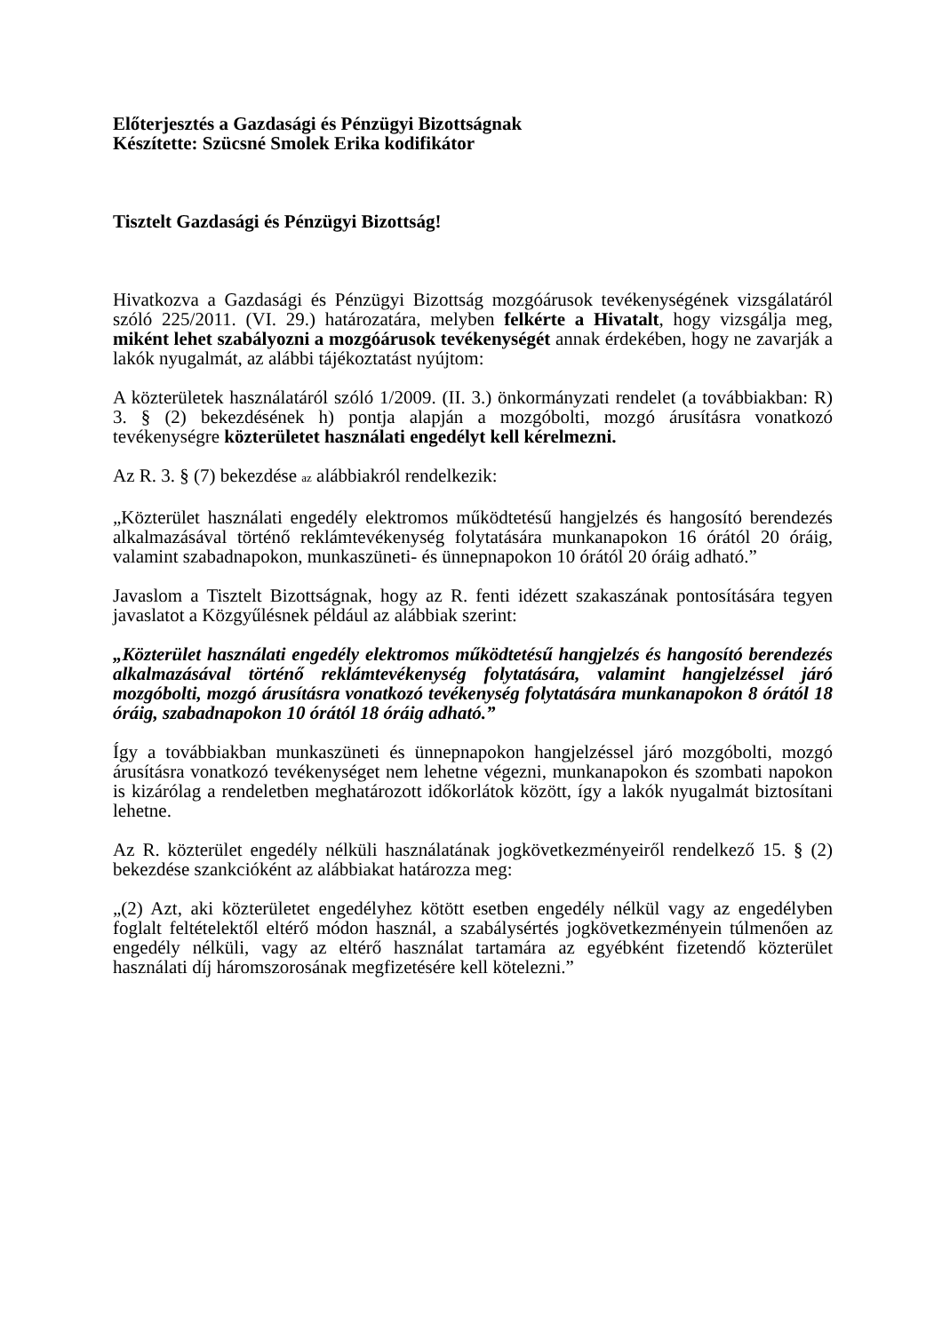Előterjesztés a Gazdasági és Pénzügyi Bizottságnak
Készítette: Szücsné Smolek Erika kodifikátor
Tisztelt Gazdasági és Pénzügyi Bizottság!
Hivatkozva a Gazdasági és Pénzügyi Bizottság mozgóárusok tevékenységének vizsgálatáról szóló 225/2011. (VI. 29.) határozatára, melyben felkérte a Hivatalt, hogy vizsgálja meg, miként lehet szabályozni a mozgóárusok tevékenységét annak érdekében, hogy ne zavarják a lakók nyugalmát, az alábbi tájékoztatást nyújtom:
A közterületek használatáról szóló 1/2009. (II. 3.) önkormányzati rendelet (a továbbiakban: R) 3. § (2) bekezdésének h) pontja alapján a mozgóbolti, mozgó árusításra vonatkozó tevékenységre közterületet használati engedélyt kell kérelmezni.
Az R. 3. § (7) bekezdése az alábbiakról rendelkezik:
„Közterület használati engedély elektromos működtetésű hangjelzés és hangosító berendezés alkalmazásával történő reklámtevékenység folytatására munkanapokon 16 órától 20 óráig, valamint szabadnapokon, munkaszüneti- és ünnepnapokon 10 órától 20 óráig adható.”
Javaslom a Tisztelt Bizottságnak, hogy az R. fenti idézett szakaszának pontosítására tegyen javaslatot a Közgyűlésnek például az alábbiak szerint:
„Közterület használati engedély elektromos működtetésű hangjelzés és hangosító berendezés alkalmazásával történő reklámtevékenység folytatására, valamint hangjelzéssel járó mozgóbolti, mozgó árusításra vonatkozó tevékenység folytatására munkanapokon 8 órától 18 óráig, szabadnapokon 10 órától 18 óráig adható.”
Így a továbbiakban munkaszüneti és ünnepnapokon hangjelzéssel járó mozgóbolti, mozgó árusításra vonatkozó tevékenységet nem lehetne végezni, munkanapokon és szombati napokon is kizárólag a rendeletben meghatározott időkorlátok között, így a lakók nyugalmát biztosítani lehetne.
Az R. közterület engedély nélküli használatának jogkövetkezményeiről rendelkező 15. § (2) bekezdése szankcióként az alábbiakat határozza meg:
„(2) Azt, aki közterületet engedélyhez kötött esetben engedély nélkül vagy az engedélyben foglalt feltételektől eltérő módon használ, a szabálysértés jogkövetkezményein túlmenően az engedély nélküli, vagy az eltérő használat tartamára az egyébként fizetendő közterület használati díj háromszorosának megfizetésére kell kötelezni.”